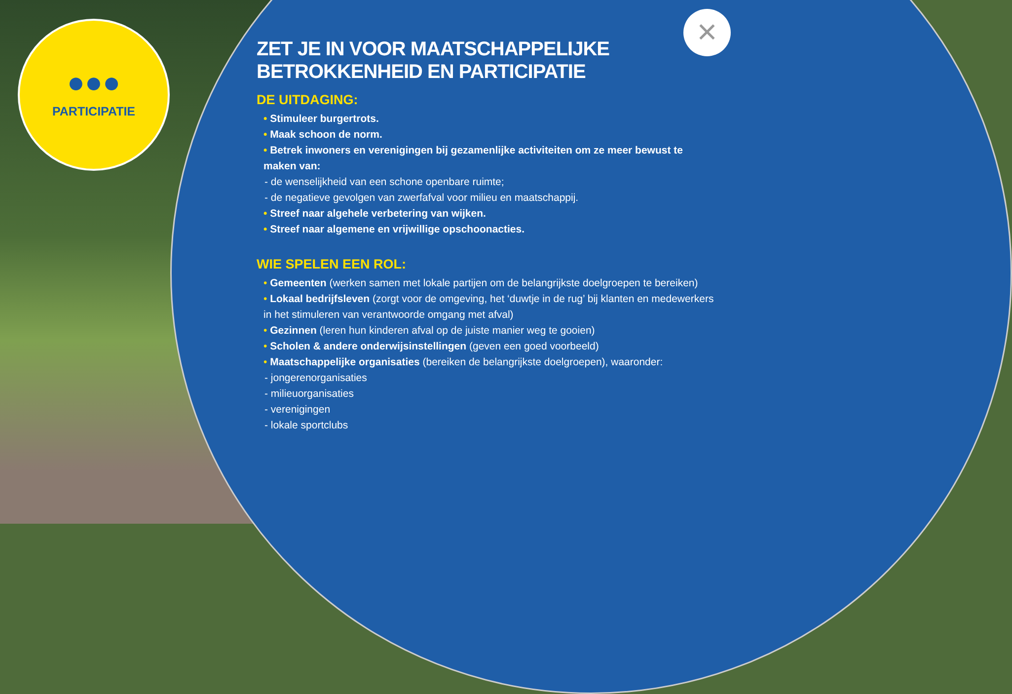●●●
PARTICIPATIE
×
ZET JE IN VOOR MAATSCHAPPELIJKE
BETROKKENHEID EN PARTICIPATIE
DE UITDAGING:
• Stimuleer burgertrots.
• Maak schoon de norm.
• Betrek inwoners en verenigingen bij gezamenlijke activiteiten om ze meer bewust te maken van:
- de wenselijkheid van een schone openbare ruimte;
- de negatieve gevolgen van zwerfafval voor milieu en maatschappij.
• Streef naar algehele verbetering van wijken.
• Streef naar algemene en vrijwillige opschoonacties.
WIE SPELEN EEN ROL:
• Gemeenten (werken samen met lokale partijen om de belangrijkste doelgroepen te bereiken)
• Lokaal bedrijfsleven (zorgt voor de omgeving, het ‘duwtje in de rug’ bij klanten en medewerkers in het stimuleren van verantwoorde omgang met afval)
• Gezinnen (leren hun kinderen afval op de juiste manier weg te gooien)
• Scholen & andere onderwijsinstellingen (geven een goed voorbeeld)
• Maatschappelijke organisaties (bereiken de belangrijkste doelgroepen), waaronder:
- jongerenorganisaties
- milieuorganisaties
- verenigingen
- lokale sportclubs